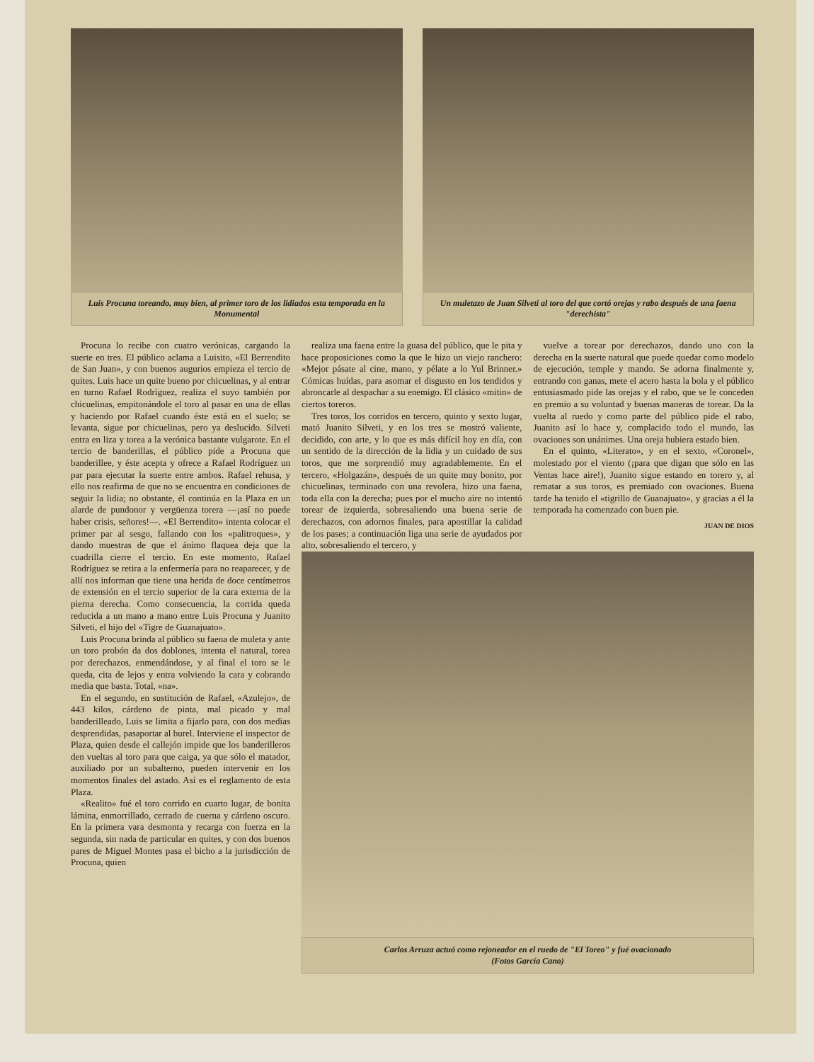Luis Procuna toreando, muy bien, al primer toro de los lidiados esta temporada en la Monumental
Un muletazo de Juan Silveti al toro del que cortó orejas y rabo después de una faena "derechista"
Procuna lo recibe con cuatro verónicas, cargando la suerte en tres. El público aclama a Luisito, «El Berrendito de San Juan», y con buenos augurios empieza el tercio de quites. Luis hace un quite bueno por chicuelinas, y al entrar en turno Rafael Rodríguez, realiza el suyo también por chicuelinas, empitonándole el toro al pasar en una de ellas y haciendo por Rafael cuando éste está en el suelo; se levanta, sigue por chicuelinas, pero ya deslucido. Silveti entra en liza y torea a la verónica bastante vulgarote. En el tercio de banderillas, el público pide a Procuna que banderillee, y éste acepta y ofrece a Rafael Rodríguez un par para ejecutar la suerte entre ambos. Rafael rehusa, y ello nos reafirma de que no se encuentra en condiciones de seguir la lidia; no obstante, él continúa en la Plaza en un alarde de pundonor y vergüenza torera —¡así no puede haber crisis, señores!—. «El Berrendito» intenta colocar el primer par al sesgo, fallando con los «palitroques», y dando muestras de que el ánimo flaquea deja que la cuadrilla cierre el tercio. En este momento, Rafael Rodríguez se retira a la enfermería para no reaparecer, y de allí nos informan que tiene una herida de doce centímetros de extensión en el tercio superior de la cara externa de la pierna derecha. Como consecuencia, la corrida queda reducida a un mano a mano entre Luis Procuna y Juanito Silveti, el hijo del «Tigre de Guanajuato».
Luis Procuna brinda al público su faena de muleta y ante un toro probón da dos doblones, intenta el natural, torea por derechazos, enmendándose, y al final el toro se le queda, cita de lejos y entra volviendo la cara y cobrando media que basta. Total, «na».
En el segundo, en sustitución de Rafael, «Azulejo», de 443 kilos, cárdeno de pinta, mal picado y mal banderilleado, Luis se limita a fijarlo para, con dos medias desprendidas, pasaportar al burel. Interviene el inspector de Plaza, quien desde el callejón impide que los banderilleros den vueltas al toro para que caiga, ya que sólo el matador, auxiliado por un subalterno, pueden intervenir en los momentos finales del astado. Así es el reglamento de esta Plaza.
«Realito» fué el toro corrido en cuarto lugar, de bonita lámina, enmorrillado, cerrado de cuerna y cárdeno oscuro. En la primera vara desmonta y recarga con fuerza en la segunda, sin nada de particular en quites, y con dos buenos pares de Miguel Montes pasa el bicho a la jurisdicción de Procuna, quien
realiza una faena entre la guasa del público, que le pita y hace proposiciones como la que le hizo un viejo ranchero: «Mejor pásate al cine, mano, y pélate a lo Yul Brinner.» Cómicas huídas, para asomar el disgusto en los tendidos y abroncarle al despachar a su enemigo. El clásico «mitin» de ciertos toreros.
Tres toros, los corridos en tercero, quinto y sexto lugar, mató Juanito Silveti, y en los tres se mostró valiente, decidido, con arte, y lo que es más difícil hoy en día, con un sentido de la dirección de la lidia y un cuidado de sus toros, que me sorprendió muy agradablemente. En el tercero, «Holgazán», después de un quite muy bonito, por chicuelinas, terminado con una revolera, hizo una faena, toda ella con la derecha; pues por el mucho aire no intentó torear de izquierda, sobresaliendo una buena serie de derechazos, con adornos finales, para apostillar la calidad de los pases; a continuación liga una serie de ayudados por alto, sobresaliendo el tercero, y
vuelve a torear por derechazos, dando uno con la derecha en la suerte natural que puede quedar como modelo de ejecución, temple y mando. Se adorna finalmente y, entrando con ganas, mete el acero hasta la bola y el público entusiasmado pide las orejas y el rabo, que se le conceden en premio a su voluntad y buenas maneras de torear. Da la vuelta al ruedo y como parte del público pide el rabo, Juanito así lo hace y, complacido todo el mundo, las ovaciones son unánimes. Una oreja hubiera estado bien.
En el quinto, «Literato», y en el sexto, «Coronel», molestado por el viento (¡para que digan que sólo en las Ventas hace aire!), Juanito sigue estando en torero y, al rematar a sus toros, es premiado con ovaciones. Buena tarde ha tenido el «tigrillo de Guanajuato», y gracias a él la temporada ha comenzado con buen pie.
JUAN DE DIOS
Carlos Arruza actuó como rejoneador en el ruedo de "El Toreo" y fué ovacionado
(Fotos García Cano)